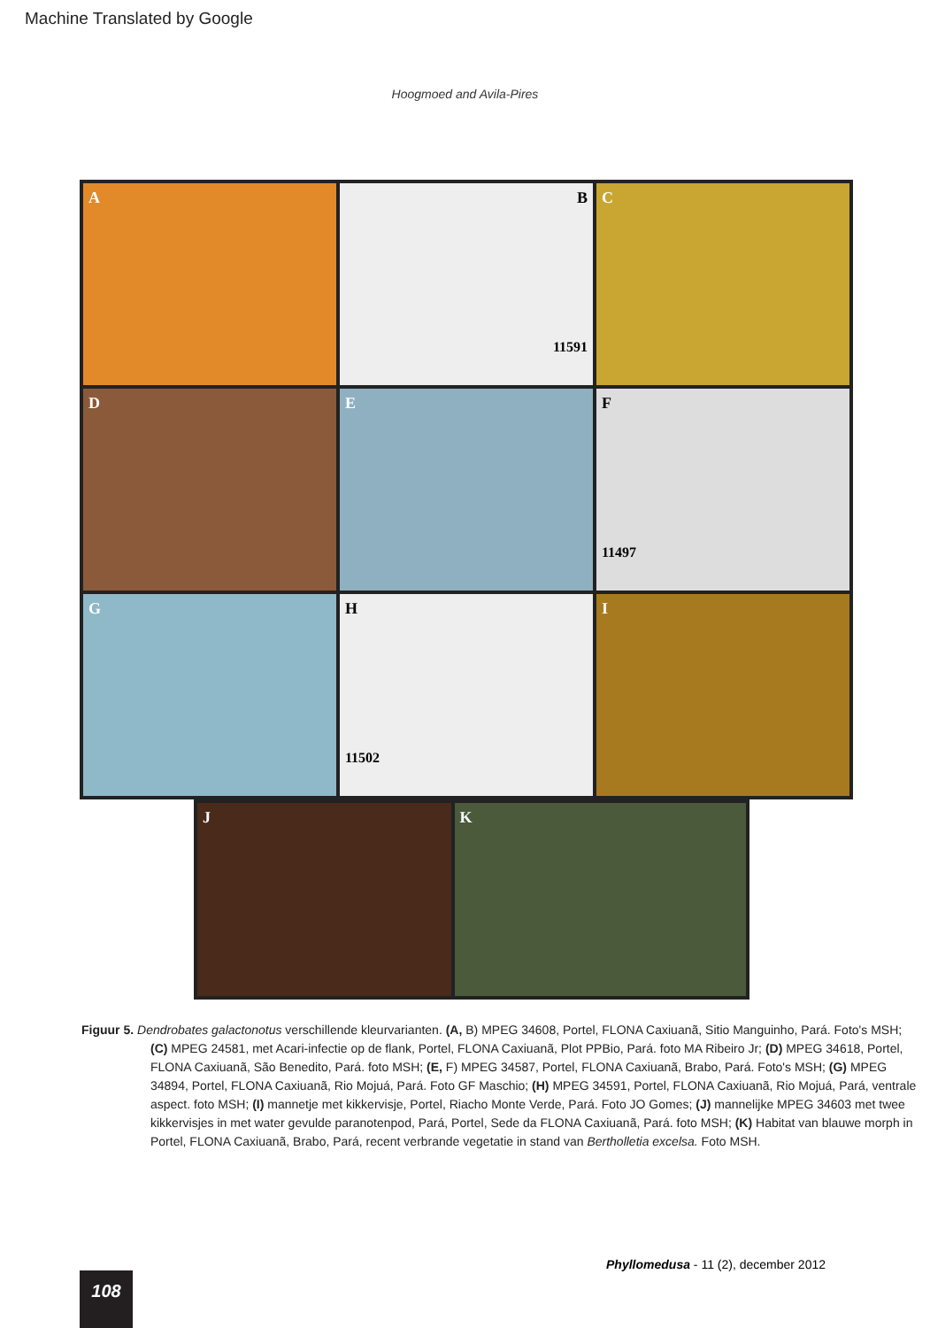Machine Translated by Google
Hoogmoed and Avila-Pires
A
B
11591
C
D
E
F
11497
G
H
11502
I
J
K
Figuur 5. Dendrobates galactonotus verschillende kleurvarianten. (A, B) MPEG 34608, Portel, FLONA Caxiuanã, Sitio Manguinho, Pará. Foto's MSH; (C) MPEG 24581, met Acari-infectie op de flank, Portel, FLONA Caxiuanã, Plot PPBio, Pará. foto MA Ribeiro Jr; (D) MPEG 34618, Portel, FLONA Caxiuanã, São Benedito, Pará. foto MSH; (E, F) MPEG 34587, Portel, FLONA Caxiuanã, Brabo, Pará. Foto's MSH; (G) MPEG 34894, Portel, FLONA Caxiuanã, Rio Mojuá, Pará. Foto GF Maschio; (H) MPEG 34591, Portel, FLONA Caxiuanã, Rio Mojuá, Pará, ventrale aspect. foto MSH; (I) mannetje met kikkervisje, Portel, Riacho Monte Verde, Pará. Foto JO Gomes; (J) mannelijke MPEG 34603 met twee kikkervisjes in met water gevulde paranotenpod, Pará, Portel, Sede da FLONA Caxiuanã, Pará. foto MSH; (K) Habitat van blauwe morph in Portel, FLONA Caxiuanã, Brabo, Pará, recent verbrande vegetatie in stand van Bertholletia excelsa. Foto MSH.
Phyllomedusa - 11 (2), december 2012
108